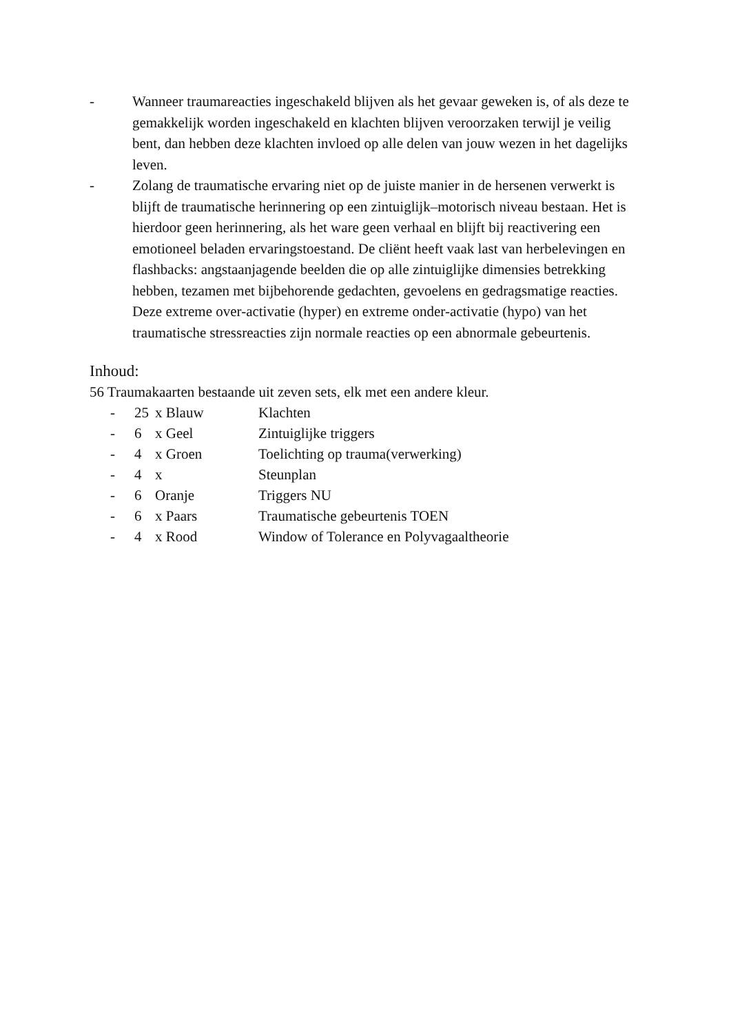- Wanneer traumareacties ingeschakeld blijven als het gevaar geweken is, of als deze te gemakkelijk worden ingeschakeld en klachten blijven veroorzaken terwijl je veilig bent, dan hebben deze klachten invloed op alle delen van jouw wezen in het dagelijks leven.
- Zolang de traumatische ervaring niet op de juiste manier in de hersenen verwerkt is blijft de traumatische herinnering op een zintuiglijk–motorisch niveau bestaan. Het is hierdoor geen herinnering, als het ware geen verhaal en blijft bij reactivering een emotioneel beladen ervaringstoestand. De cliënt heeft vaak last van herbelevingen en flashbacks: angstaanjagende beelden die op alle zintuiglijke dimensies betrekking hebben, tezamen met bijbehorende gedachten, gevoelens en gedragsmatige reacties. Deze extreme over-activatie (hyper) en extreme onder-activatie (hypo) van het traumatische stressreacties zijn normale reacties op een abnormale gebeurtenis.
Inhoud:
56 Traumakaarten bestaande uit zeven sets, elk met een andere kleur.
- 25 x Blauw Klachten
- 6 x Geel Zintuiglijke triggers
- 4 x Groen Toelichting op trauma(verwerking)
- 4 x Steunplan
- 6 Oranje Triggers NU
- 6 x Paars Traumatische gebeurtenis TOEN
- 4 x Rood Window of Tolerance en Polyvagaaltheorie